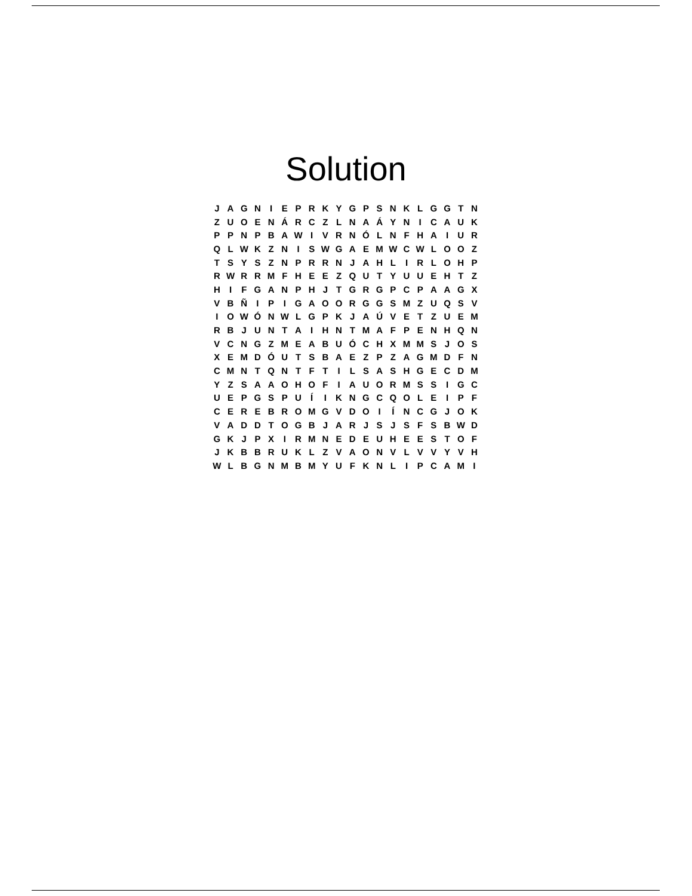Solution
| J | A | G | N | I | E | P | R | K | Y | G | P | S | N | K | L | G | G | T | N |
| Z | U | O | E | N | Á | R | C | Z | L | N | A | Á | Y | N | I | C | A | U | K |
| P | P | N | P | B | A | W | I | V | R | N | Ó | L | N | F | H | A | I | U | R |
| Q | L | W | K | Z | N | I | S | W | G | A | E | M | W | C | W | L | O | O | Z |
| T | S | Y | S | Z | N | P | R | R | N | J | A | H | L | I | R | L | O | H | P |
| R | W | R | R | M | F | H | E | E | Z | Q | U | T | Y | U | U | E | H | T | Z |
| H | I | F | G | A | N | P | H | J | T | G | R | G | P | C | P | A | A | G | X |
| V | B | Ñ | I | P | I | G | A | O | O | R | G | G | S | M | Z | U | Q | S | V |
| I | O | W | Ó | N | W | L | G | P | K | J | A | Ú | V | E | T | Z | U | E | M |
| R | B | J | U | N | T | A | I | H | N | T | M | A | F | P | E | N | H | Q | N |
| V | C | N | G | Z | M | E | A | B | U | Ó | C | H | X | M | M | S | J | O | S |
| X | E | M | D | Ó | U | T | S | B | A | E | Z | P | Z | A | G | M | D | F | N |
| C | M | N | T | Q | N | T | F | T | I | L | S | A | S | H | G | E | C | D | M |
| Y | Z | S | A | A | O | H | O | F | I | A | U | O | R | M | S | S | I | G | C |
| U | E | P | G | S | P | U | Í | I | K | N | G | C | Q | O | L | E | I | P | F |
| C | E | R | E | B | R | O | M | G | V | D | O | I | Í | N | C | G | J | O | K |
| V | A | D | D | T | O | G | B | J | A | R | J | S | J | S | F | S | B | W | D |
| G | K | J | P | X | I | R | M | N | E | D | E | U | H | E | E | S | T | O | F |
| J | K | B | B | R | U | K | L | Z | V | A | O | N | V | L | V | V | Y | V | H |
| W | L | B | G | N | M | B | M | Y | U | F | K | N | L | I | P | C | A | M | I |